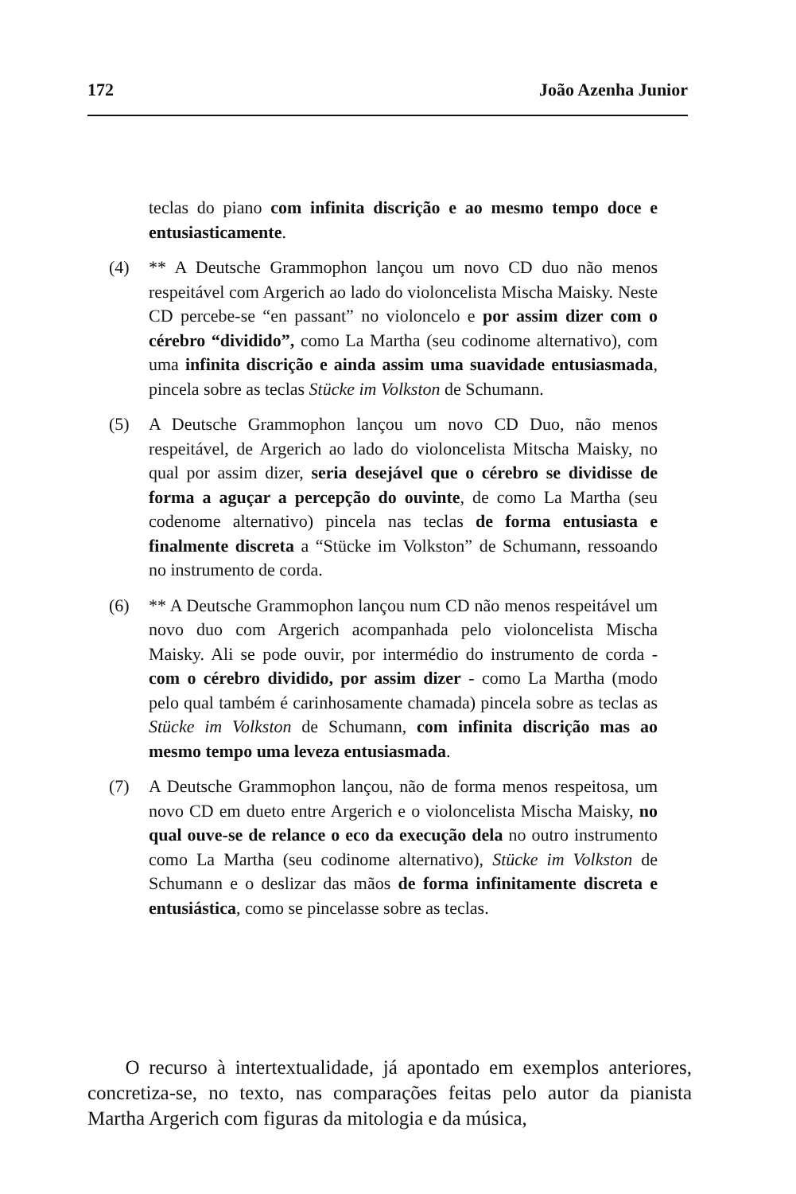172 João Azenha Junior
teclas do piano com infinita discrição e ao mesmo tempo doce e entusiasticamente.
(4) ** A Deutsche Grammophon lançou um novo CD duo não menos respeitável com Argerich ao lado do violoncelista Mischa Maisky. Neste CD percebe-se “en passant” no violoncelo e por assim dizer com o cérebro “dividido”, como La Martha (seu codinome alternativo), com uma infinita discrição e ainda assim uma suavidade entusiasmada, pincela sobre as teclas Stücke im Volkston de Schumann.
(5) A Deutsche Grammophon lançou um novo CD Duo, não menos respeitável, de Argerich ao lado do violoncelista Mitscha Maisky, no qual por assim dizer, seria desejável que o cérebro se dividisse de forma a aguçar a percepção do ouvinte, de como La Martha (seu codenome alternativo) pincela nas teclas de forma entusiasta e finalmente discreta a “Stücke im Volkston” de Schumann, ressoando no instrumento de corda.
(6) ** A Deutsche Grammophon lançou num CD não menos respeitável um novo duo com Argerich acompanhada pelo violoncelista Mischa Maisky. Ali se pode ouvir, por intermédio do instrumento de corda - com o cérebro dividido, por assim dizer - como La Martha (modo pelo qual também é carinhosamente chamada) pincela sobre as teclas as Stücke im Volkston de Schumann, com infinita discrição mas ao mesmo tempo uma leveza entusiasmada.
(7) A Deutsche Grammophon lançou, não de forma menos respeitosa, um novo CD em dueto entre Argerich e o violoncelista Mischa Maisky, no qual ouve-se de relance o eco da execução dela no outro instrumento como La Martha (seu codinome alternativo), Stücke im Volkston de Schumann e o deslizar das mãos de forma infinitamente discreta e entusiástica, como se pincelasse sobre as teclas.
O recurso à intertextualidade, já apontado em exemplos anteriores, concretiza-se, no texto, nas comparações feitas pelo autor da pianista Martha Argerich com figuras da mitologia e da música,